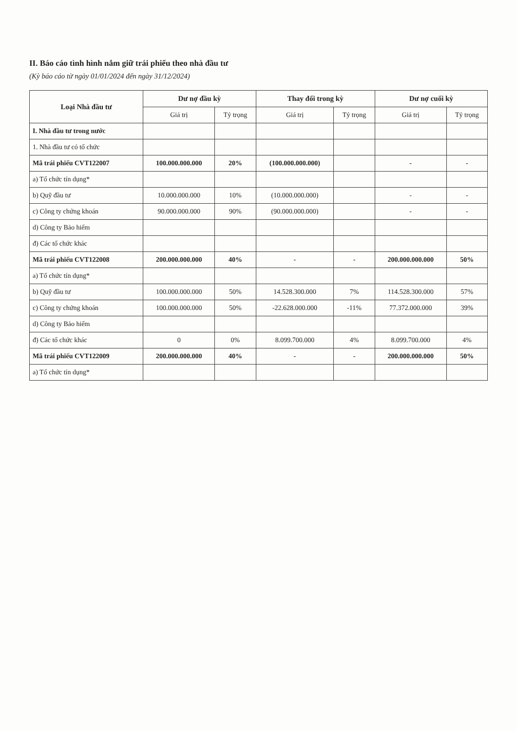II. Báo cáo tình hình nắm giữ trái phiếu theo nhà đầu tư
(Kỳ báo cáo từ ngày 01/01/2024 đến ngày 31/12/2024)
| Loại Nhà đầu tư | Dư nợ đầu kỳ | | Thay đổi trong kỳ | | Dư nợ cuối kỳ | |
| --- | --- | --- | --- | --- | --- | --- |
| | Giá trị | Tỷ trọng | Giá trị | Tỷ trọng | Giá trị | Tỷ trọng |
| I. Nhà đầu tư trong nước | | | | | | |
| 1. Nhà đầu tư có tổ chức | | | | | | |
| Mã trái phiếu CVT122007 | 100.000.000.000 | 20% | (100.000.000.000) | | - | - |
| a) Tổ chức tín dụng* | | | | | | |
| b) Quỹ đầu tư | 10.000.000.000 | 10% | (10.000.000.000) | | - | - |
| c) Công ty chứng khoán | 90.000.000.000 | 90% | (90.000.000.000) | | - | - |
| d) Công ty Bảo hiểm | | | | | | |
| đ) Các tổ chức khác | | | | | | |
| Mã trái phiếu CVT122008 | 200.000.000.000 | 40% | - | - | 200.000.000.000 | 50% |
| a) Tổ chức tín dụng* | | | | | | |
| b) Quỹ đầu tư | 100.000.000.000 | 50% | 14.528.300.000 | 7% | 114.528.300.000 | 57% |
| c) Công ty chứng khoán | 100.000.000.000 | 50% | -22.628.000.000 | -11% | 77.372.000.000 | 39% |
| d) Công ty Bảo hiểm | | | | | | |
| đ) Các tổ chức khác | 0 | 0% | 8.099.700.000 | 4% | 8.099.700.000 | 4% |
| Mã trái phiếu CVT122009 | 200.000.000.000 | 40% | - | - | 200.000.000.000 | 50% |
| a) Tổ chức tín dụng* | | | | | | |